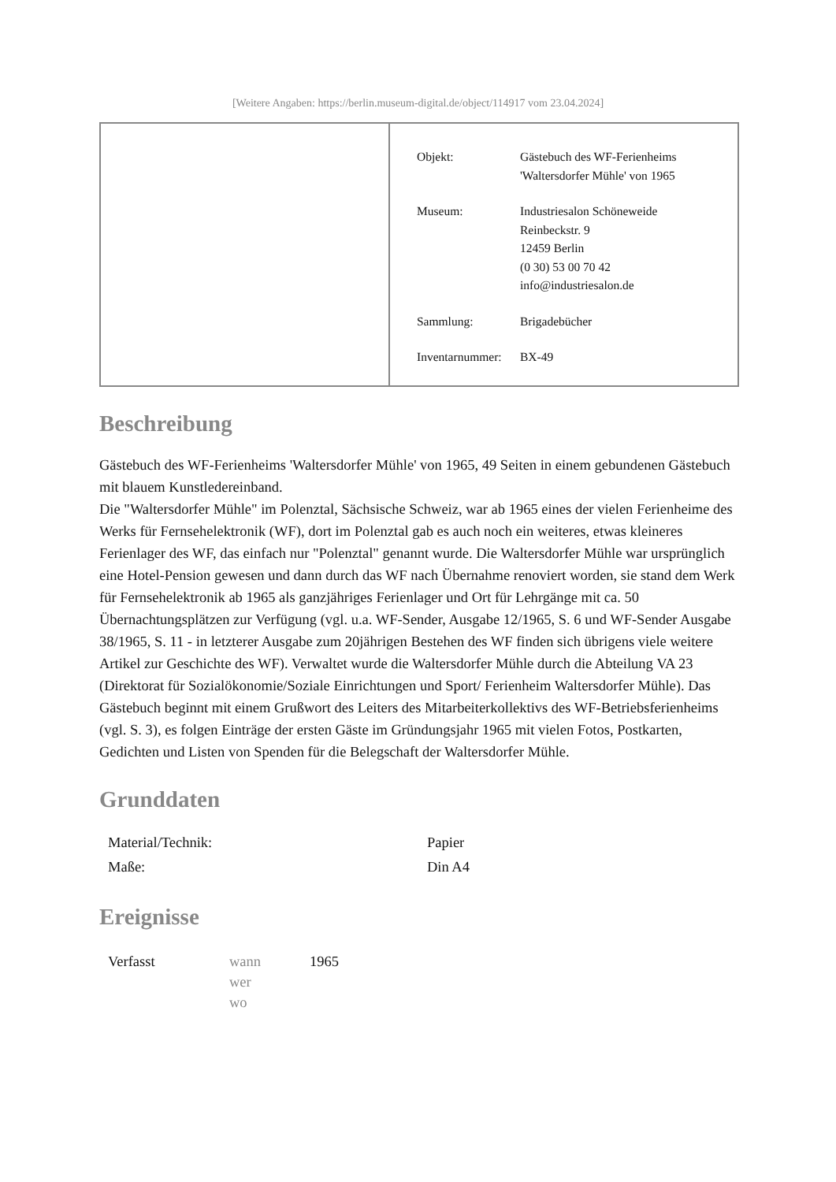[Weitere Angaben: https://berlin.museum-digital.de/object/114917 vom 23.04.2024]
| Objekt: | Gästebuch des WF-Ferienheims 'Waltersdorfer Mühle' von 1965 |
| Museum: | Industriesalon Schöneweide Reinbeckstr. 9 12459 Berlin (0 30) 53 00 70 42 info@industriesalon.de |
| Sammlung: | Brigadebücher |
| Inventarnummer: | BX-49 |
Beschreibung
Gästebuch des WF-Ferienheims 'Waltersdorfer Mühle' von 1965, 49 Seiten in einem gebundenen Gästebuch mit blauem Kunstledereinband.
Die "Waltersdorfer Mühle" im Polenztal, Sächsische Schweiz, war ab 1965 eines der vielen Ferienheime des Werks für Fernsehelektronik (WF), dort im Polenztal gab es auch noch ein weiteres, etwas kleineres Ferienlager des WF, das einfach nur "Polenztal" genannt wurde. Die Waltersdorfer Mühle war ursprünglich eine Hotel-Pension gewesen und dann durch das WF nach Übernahme renoviert worden, sie stand dem Werk für Fernsehelektronik ab 1965 als ganzjähriges Ferienlager und Ort für Lehrgänge mit ca. 50 Übernachtungsplätzen zur Verfügung (vgl. u.a. WF-Sender, Ausgabe 12/1965, S. 6 und WF-Sender Ausgabe 38/1965, S. 11 - in letzterer Ausgabe zum 20jährigen Bestehen des WF finden sich übrigens viele weitere Artikel zur Geschichte des WF). Verwaltet wurde die Waltersdorfer Mühle durch die Abteilung VA 23 (Direktorat für Sozialökonomie/Soziale Einrichtungen und Sport/ Ferienheim Waltersdorfer Mühle). Das Gästebuch beginnt mit einem Grußwort des Leiters des Mitarbeiterkollektivs des WF-Betriebsferienheims (vgl. S. 3), es folgen Einträge der ersten Gäste im Gründungsjahr 1965 mit vielen Fotos, Postkarten, Gedichten und Listen von Spenden für die Belegschaft der Waltersdorfer Mühle.
Grunddaten
| Material/Technik: | Papier |
| Maße: | Din A4 |
Ereignisse
| Verfasst | wann wer wo | 1965 |